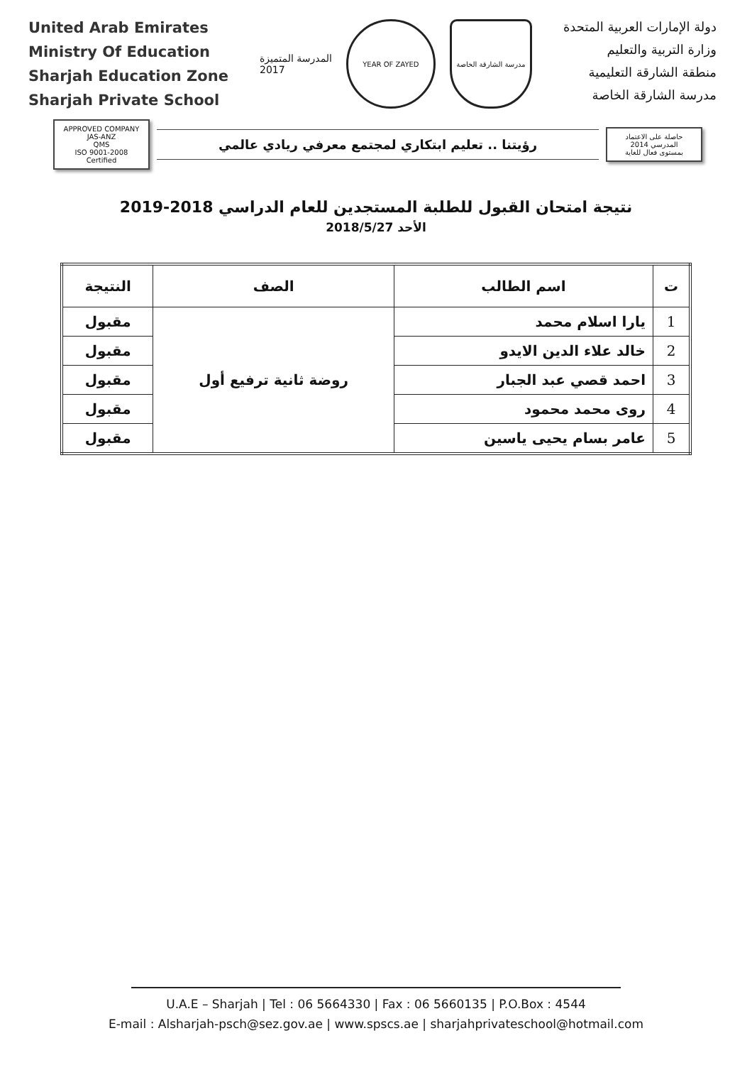United Arab Emirates
Ministry Of Education
Sharjah Education Zone
Sharjah Private School
المدرسة المتميزة
2017
YEAR OF ZAYED
مدرسة الشارقة الخاصة
دولة الإمارات العربية المتحدة
وزارة التربية والتعليم
منطقة الشارقة التعليمية
مدرسة الشارقة الخاصة
APPROVED COMPANY JAS-ANZ
QMS
ISO 9001-2008 Certified
رؤيتنا .. تعليم ابتكاري لمجتمع معرفي ريادي عالمي
حاصلة على الاعتماد المدرسي 2014
بمستوى فعال للغاية
نتيجة امتحان القبول للطلبة المستجدين للعام الدراسي 2018-2019
الأحد 2018/5/27
| ت | اسم الطالب | الصف | النتيجة |
| --- | --- | --- | --- |
| 1 | يارا اسلام محمد | روضة ثانية ترفيع أول | مقبول |
| 2 | خالد علاء الدين الايدو | | مقبول |
| 3 | احمد قصي عبد الجبار | | مقبول |
| 4 | روى محمد محمود | | مقبول |
| 5 | عامر بسام يحيى ياسين | | مقبول |
U.A.E – Sharjah | Tel : 06 5664330 | Fax : 06 5660135 | P.O.Box : 4544
E-mail : Alsharjah-psch@sez.gov.ae | www.spscs.ae | sharjahprivateschool@hotmail.com